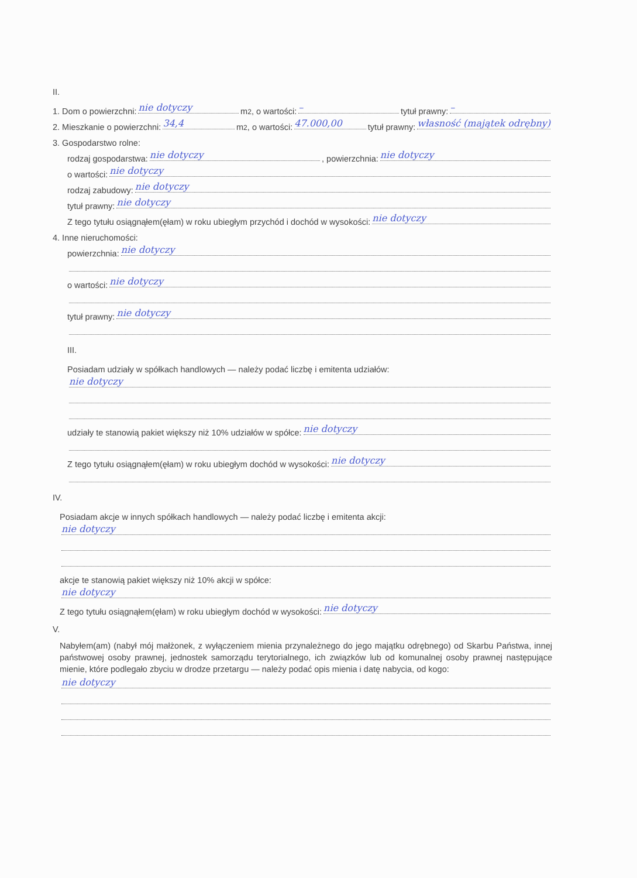II.
1. Dom o powierzchni: nie dotyczy m<sup>2</sup>, o wartości: – tytuł prawny: –
2. Mieszkanie o powierzchni: 34,4 m<sup>2</sup>, o wartości: 47.000,00 tytuł prawny: własność (majątek odrębny)
3. Gospodarstwo rolne:
rodzaj gospodarstwa: nie dotyczy, powierzchnia: nie dotyczy
o wartości: nie dotyczy
rodzaj zabudowy: nie dotyczy
tytuł prawny: nie dotyczy
Z tego tytułu osiągnąłem(ęłam) w roku ubiegłym przychód i dochód w wysokości: nie dotyczy
4. Inne nieruchomości:
powierzchnia: nie dotyczy
o wartości: nie dotyczy
tytuł prawny: nie dotyczy
III.
Posiadam udziały w spółkach handlowych — należy podać liczbę i emitenta udziałów:
nie dotyczy
udziały te stanowią pakiet większy niż 10% udziałów w spółce: nie dotyczy
Z tego tytułu osiągnąłem(ęłam) w roku ubiegłym dochód w wysokości: nie dotyczy
IV.
Posiadam akcje w innych spółkach handlowych — należy podać liczbę i emitenta akcji:
nie dotyczy
akcje te stanowią pakiet większy niż 10% akcji w spółce:
nie dotyczy
Z tego tytułu osiągnąłem(ęłam) w roku ubiegłym dochód w wysokości: nie dotyczy
V.
Nabyłem(am) (nabył mój małżonek, z wyłączeniem mienia przynależnego do jego majątku odrębnego) od Skarbu Państwa, innej państwowej osoby prawnej, jednostek samorządu terytorialnego, ich związków lub od komunalnej osoby prawnej następujące mienie, które podlegało zbyciu w drodze przetargu — należy podać opis mienia i datę nabycia, od kogo:
nie dotyczy